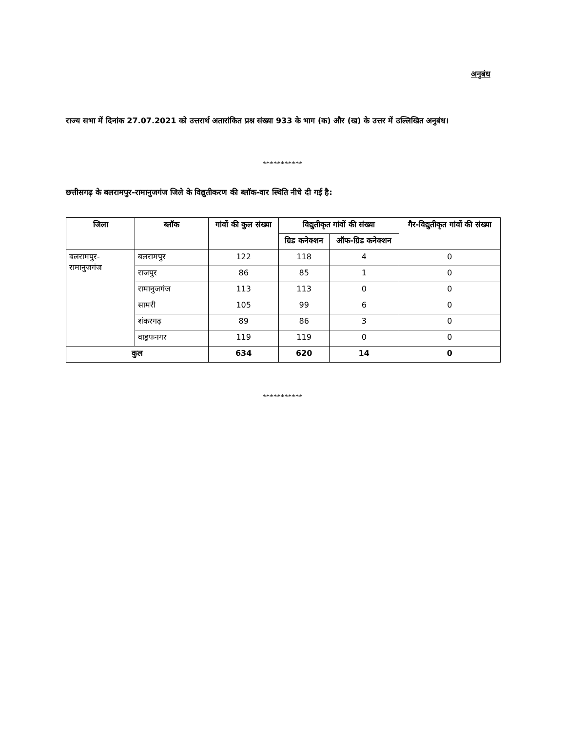अनुबंध
राज्य सभा में दिनांक 27.07.2021 को उत्तरार्थ अतारांकित प्रश्न संख्या 933 के भाग (क) और (ख) के उत्तर में उल्लिखित अनुबंध।
***********
छत्तीसगढ़ के बलरामपुर-रामानुजगंज जिले के विद्युतीकरण की ब्लॉक-वार स्थिति नीचे दी गई है:
| जिला | ब्लॉक | गांवों की कुल संख्या | विद्युतीकृत गांवों की संख्या | | गैर-विद्युतीकृत गांवों की संख्या |
| --- | --- | --- | --- | --- | --- |
| | | | ग्रिड कनेक्शन | ऑफ-ग्रिड कनेक्शन | |
| बलरामपुर-रामानुजगंज | बलरामपुर | 122 | 118 | 4 | 0 |
| | राजपुर | 86 | 85 | 1 | 0 |
| | रामानुजगंज | 113 | 113 | 0 | 0 |
| | सामरी | 105 | 99 | 6 | 0 |
| | शंकरगढ़ | 89 | 86 | 3 | 0 |
| | वाड्रफनगर | 119 | 119 | 0 | 0 |
| कुल | | 634 | 620 | 14 | 0 |
***********